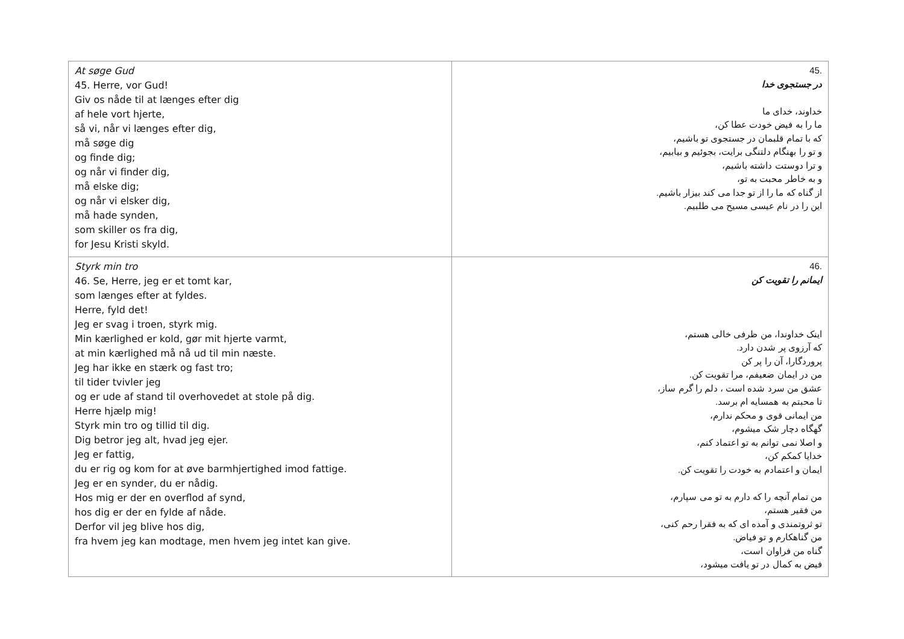| At søge Gud 45. Herre, vor Gud! Giv os nåde til at længes efter dig af hele vort hjerte, så vi, når vi længes efter dig, må søge dig og finde dig; og når vi finder dig, må elske dig; og når vi elsker dig, må hade synden, som skiller os fra dig, for Jesu Kristi skyld. | .45 در جستجوی خدا خداوند، خدای ما ما را به فیض خودت عطا کن، که با تمام قلبمان در جستجوی تو باشیم، و تو را بهنگام دلتنگی برایت، بجوئیم و بیابیم، و ترا دوستت داشته باشیم، و به خاطر محبت به تو، از گناه که ما را از تو جدا می کند بیزار باشیم. این را در نام عیسی مسیح می طلبیم. |
| Styrk min tro 46. Se, Herre, jeg er et tomt kar, som længes efter at fyldes. Herre, fyld det! Jeg er svag i troen, styrk mig. Min kærlighed er kold, gør mit hjerte varmt, at min kærlighed må nå ud til min næste. Jeg har ikke en stærk og fast tro; til tider tvivler jeg og er ude af stand til overhovedet at stole på dig. Herre hjælp mig! Styrk min tro og tillid til dig. Dig betror jeg alt, hvad jeg ejer. Jeg er fattig, du er rig og kom for at øve barmhjertighed imod fattige. Jeg er en synder, du er nådig. Hos mig er der en overflod af synd, hos dig er der en fylde af nåde. Derfor vil jeg blive hos dig, fra hvem jeg kan modtage, men hvem jeg intet kan give. | .46 ایمانم را تقویت کن اینک خداوندا، من ظرفی خالی هستم، که آرزوی پر شدن دارد. پروردگارا، آن را پر کن من در ایمان ضعیفم، مرا تقویت کن. عشق من سرد شده است ، دلم را گرم ساز، تا محبتم به همسایه ام برسد. من ایمانی قوی و محکم ندارم، گهگاه دچار شک میشوم، و اصلا نمی توانم به تو اعتماد کنم، خدایا کمکم کن، ایمان و اعتمادم به خودت را تقویت کن. من تمام آنچه را که دارم به تو می سپارم، من فقیر هستم، تو ثروتمندی و آمده ای که به فقرا رحم کنی، من گناهکارم و تو فیاض. گناه من فراوان است، فیض به کمال در تو یافت میشود، |